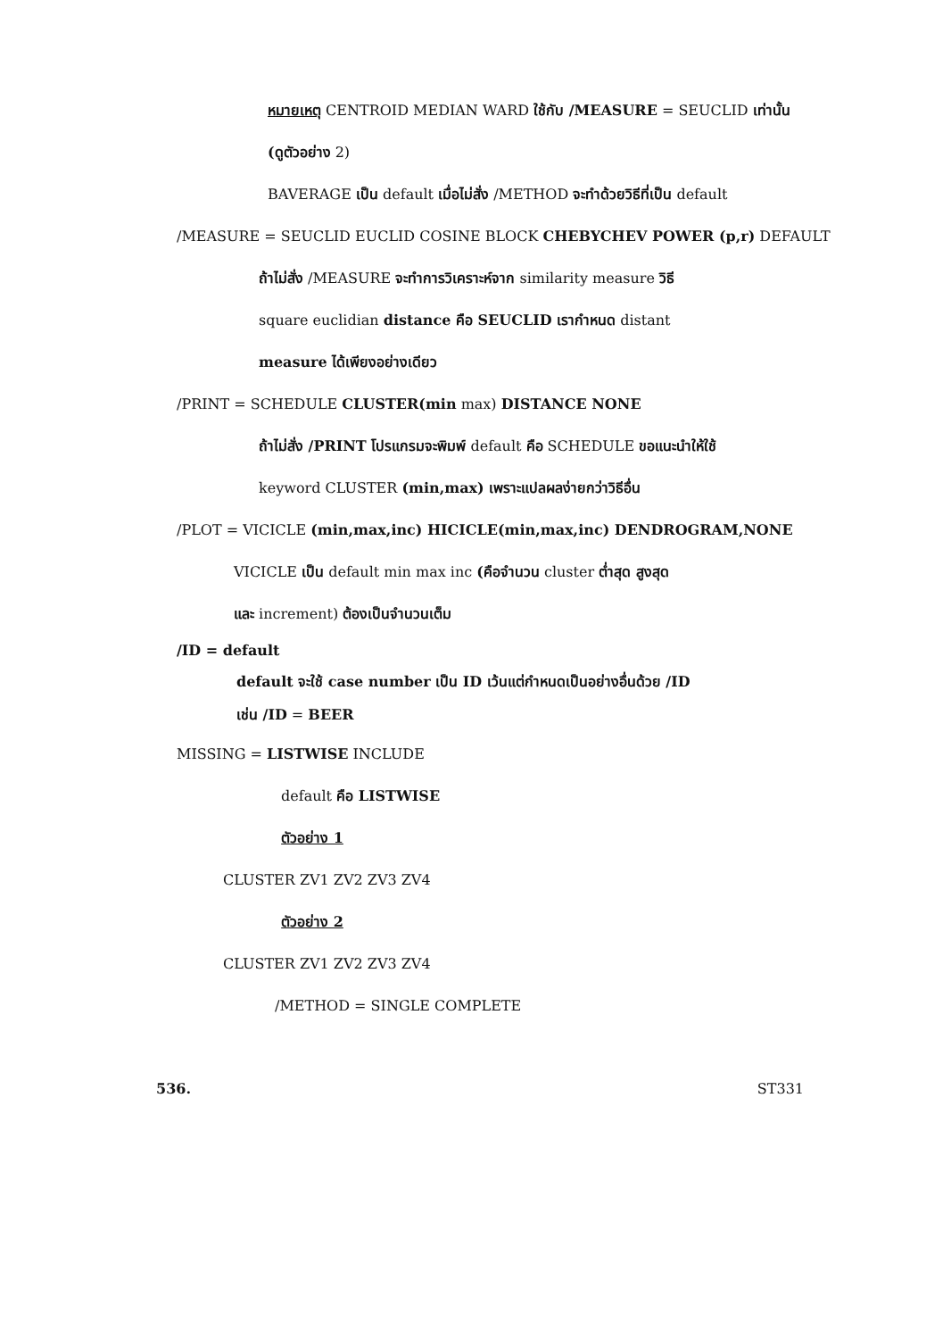หมายเหตุ CENTROID MEDIAN WARD ใช้กับ /MEASURE = SEUCLID เท่านั้น
(ดูตัวอย่าง 2)
BAVERAGE เป็น default เมื่อไม่สั่ง /METHOD จะทำด้วยวิธีที่เป็น default
/MEASURE = SEUCLID EUCLID COSINE BLOCK CHEBYCHEV POWER (p,r) DEFAULT
ถ้าไม่สั่ง /MEASURE จะทำการวิเคราะห์จาก similarity measure วิธี
square euclidian distance คือ SEUCLID เรากำหนด distant
measure ได้เพียงอย่างเดียว
/PRINT = SCHEDULE CLUSTER(min max) DISTANCE NONE
ถ้าไม่สั่ง /PRINT โปรแกรมจะพิมพ์ default คือ SCHEDULE ขอแนะนำให้ใช้
keyword CLUSTER (min,max) เพราะแปลผลง่ายกว่าวิธีอื่น
/PLOT = VICICLE (min,max,inc) HICICLE(min,max,inc) DENDROGRAM,NONE
VICICLE เป็น default min max inc (คือจำนวน cluster ต่ำสุด สูงสุด
และ increment) ต้องเป็นจำนวนเต็ม
/ID = default
default จะใช้ case number เป็น ID เว้นแต่กำหนดเป็นอย่างอื่นด้วย /ID
เช่น /ID = BEER
MISSING = LISTWISE INCLUDE
default คือ LISTWISE
ตัวอย่าง 1
CLUSTER ZV1 ZV2 ZV3 ZV4
ตัวอย่าง 2
CLUSTER ZV1 ZV2 ZV3 ZV4
/METHOD = SINGLE COMPLETE
536. ST331